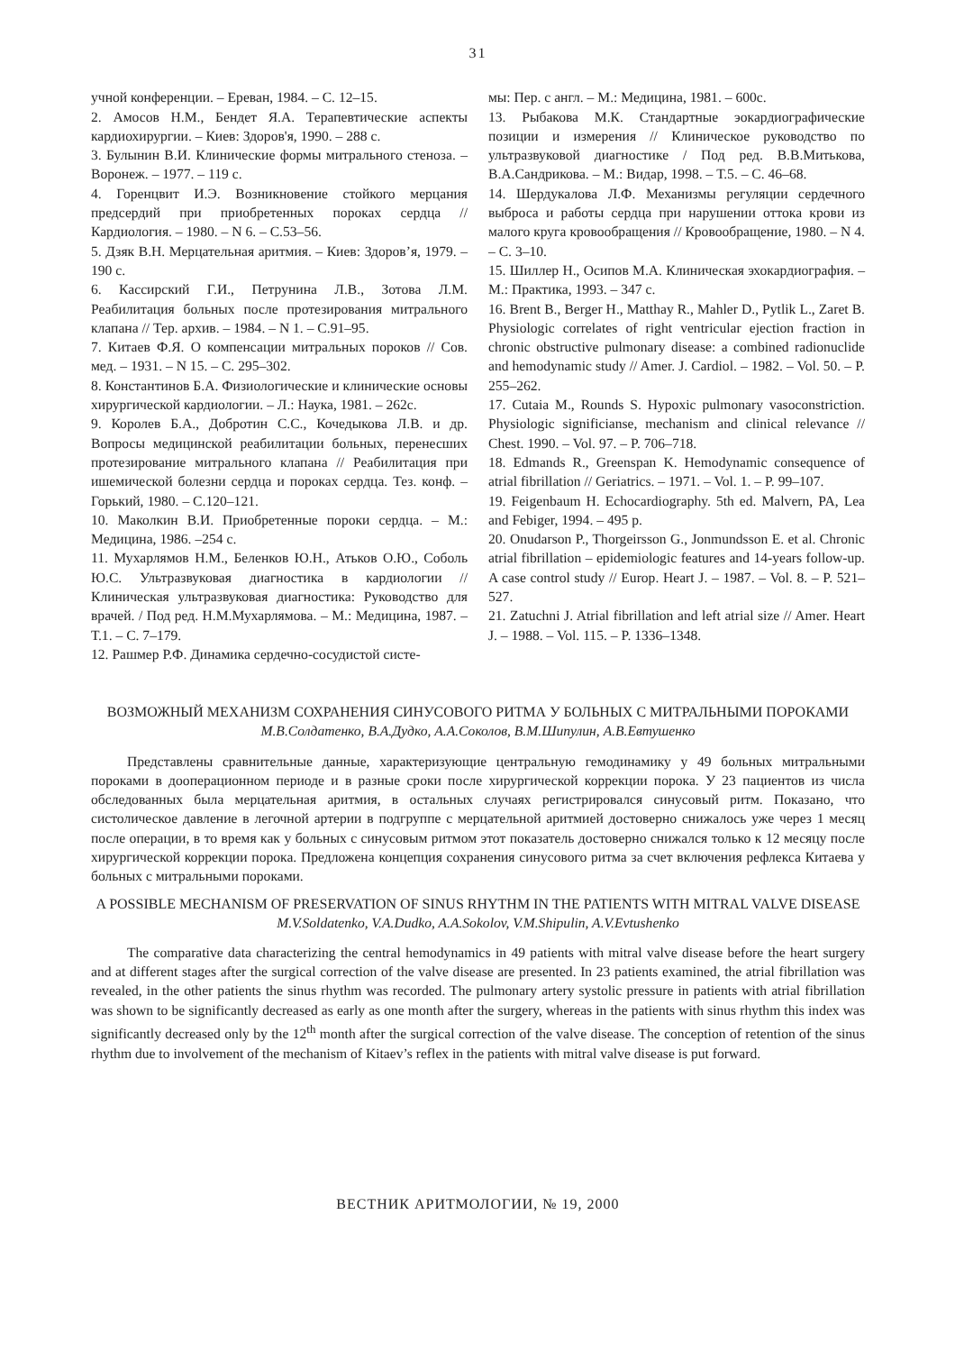31
учной конференции. – Ереван, 1984. – С. 12–15.
2. Амосов Н.М., Бендет Я.А. Терапевтические аспекты кардиохирургии. – Киев: Здоров'я, 1990. – 288 с.
3. Булынин В.И. Клинические формы митрального стеноза. – Воронеж. – 1977. – 119 с.
4. Горенцвит И.Э. Возникновение стойкого мерцания предсердий при приобретенных пороках сердца // Кардиология. – 1980. – N 6. – С.53–56.
5. Дзяк В.Н. Мерцательная аритмия. – Киев: Здоров’я, 1979. – 190 с.
6. Кассирский Г.И., Петрунина Л.В., Зотова Л.М. Реабилитация больных после протезирования митрального клапана // Тер. архив. – 1984. – N 1. – С.91–95.
7. Китаев Ф.Я. О компенсации митральных пороков // Сов. мед. – 1931. – N 15. – С. 295–302.
8. Константинов Б.А. Физиологические и клинические основы хирургической кардиологии. – Л.: Наука, 1981. – 262с.
9. Королев Б.А., Добротин С.С., Кочедыкова Л.В. и др. Вопросы медицинской реабилитации больных, перенесших протезирование митрального клапана // Реабилитация при ишемической болезни сердца и пороках сердца. Тез. конф. – Горький, 1980. – С.120–121.
10. Маколкин В.И. Приобретенные пороки сердца. – М.: Медицина, 1986. –254 с.
11. Мухарлямов Н.М., Беленков Ю.Н., Атьков О.Ю., Соболь Ю.С. Ультразвуковая диагностика в кардиологии // Клиническая ультразвуковая диагностика: Руководство для врачей. / Под ред. Н.М.Мухарлямова. – М.: Медицина, 1987. – Т.1. – С. 7–179.
12. Рашмер Р.Ф. Динамика сердечно-сосудистой систе-
мы: Пер. с англ. – М.: Медицина, 1981. – 600с.
13. Рыбакова М.К. Стандартные эокардиографические позиции и измерения // Клиническое руководство по ультразвуковой диагностике / Под ред. В.В.Митькова, В.А.Сандрикова. – М.: Видар, 1998. – Т.5. – С. 46–68.
14. Шердукалова Л.Ф. Механизмы регуляции сердечного выброса и работы сердца при нарушении оттока крови из малого круга кровообращения // Кровообращение, 1980. – N 4. – С. 3–10.
15. Шиллер Н., Осипов М.А. Клиническая эхокардиография. – М.: Практика, 1993. – 347 с.
16. Brent B., Berger H., Matthay R., Mahler D., Pytlik L., Zaret B. Physiologic correlates of right ventricular ejection fraction in chronic obstructive pulmonary disease: a combined radionuclide and hemodynamic study // Amer. J. Cardiol. – 1982. – Vol. 50. – P. 255–262.
17. Cutaia M., Rounds S. Hypoxic pulmonary vasoconstriction. Physiologic significianse, mechanism and clinical relevance // Chest. 1990. – Vol. 97. – P. 706–718.
18. Edmands R., Greenspan K. Hemodynamic consequence of atrial fibrillation // Geriatrics. – 1971. – Vol. 1. – P. 99–107.
19. Feigenbaum H. Echocardiography. 5th ed. Malvern, PA, Lea and Febiger, 1994. – 495 p.
20. Onudarson P., Thorgeirsson G., Jonmundsson E. et al. Chronic atrial fibrillation – epidemiologic features and 14-years follow-up. A case control study // Europ. Heart J. – 1987. – Vol. 8. – P. 521–527.
21. Zatuchni J. Atrial fibrillation and left atrial size // Amer. Heart J. – 1988. – Vol. 115. – P. 1336–1348.
ВОЗМОЖНЫЙ МЕХАНИЗМ СОХРАНЕНИЯ СИНУСОВОГО РИТМА У БОЛЬНЫХ С МИТРАЛЬНЫМИ ПОРОКАМИ
М.В.Солдатенко, В.А.Дудко, А.А.Соколов, В.М.Шипулин, А.В.Евтушенко
Представлены сравнительные данные, характеризующие центральную гемодинамику у 49 больных митральными пороками в дооперационном периоде и в разные сроки после хирургической коррекции порока. У 23 пациентов из числа обследованных была мерцательная аритмия, в остальных случаях регистрировался синусовый ритм. Показано, что систолическое давление в легочной артерии в подгруппе с мерцательной аритмией достоверно снижалось уже через 1 месяц после операции, в то время как у больных с синусовым ритмом этот показатель достоверно снижался только к 12 месяцу после хирургической коррекции порока. Предложена концепция сохранения синусового ритма за счет включения рефлекса Китаева у больных с митральными пороками.
A POSSIBLE MECHANISM OF PRESERVATION OF SINUS RHYTHM IN THE PATIENTS WITH MITRAL VALVE DISEASE
M.V.Soldatenko, V.A.Dudko, A.A.Sokolov, V.M.Shipulin, A.V.Evtushenko
The comparative data characterizing the central hemodynamics in 49 patients with mitral valve disease before the heart surgery and at different stages after the surgical correction of the valve disease are presented. In 23 patients examined, the atrial fibrillation was revealed, in the other patients the sinus rhythm was recorded. The pulmonary artery systolic pressure in patients with atrial fibrillation was shown to be significantly decreased as early as one month after the surgery, whereas in the patients with sinus rhythm this index was significantly decreased only by the 12<sup>th</sup> month after the surgical correction of the valve disease. The conception of retention of the sinus rhythm due to involvement of the mechanism of Kitaev’s reflex in the patients with mitral valve disease is put forward.
ВЕСТНИК АРИТМОЛОГИИ, № 19, 2000